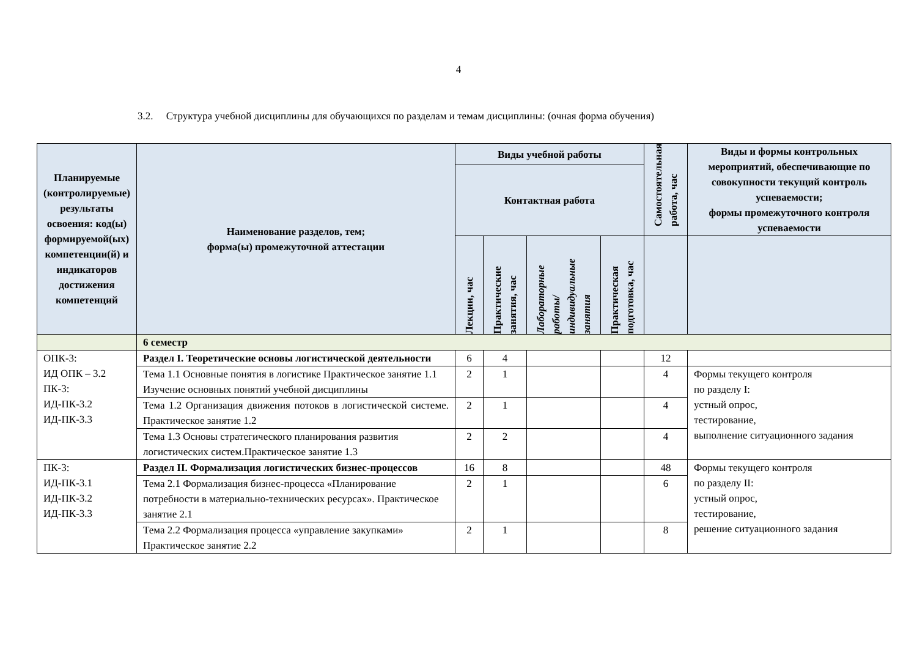4
3.2. Структура учебной дисциплины для обучающихся по разделам и темам дисциплины: (очная форма обучения)
| Планируемые (контролируемые) результаты освоения: код(ы) формируемой(ых) компетенции(й) и индикаторов достижения компетенций | Наименование разделов, тем; форма(ы) промежуточной аттестации | Виды учебной работы | | | | Самостоятельная работа, час | Виды и формы контрольных мероприятий, обеспечивающие по совокупности текущий контроль успеваемости; формы промежуточного контроля успеваемости |
| --- | --- | --- | --- | --- | --- | --- | --- |
| | | Контактная работа | | | | | |
| | | Лекции, час | Практические занятия, час | Лабораторные работы/ индивидуальные занятия | Практическая подготовка, час | | |
| | 6 семестр | | | | | | |
| ОПК-3: ИД ОПК – 3.2 ПК-3: ИД-ПК-3.2 ИД-ПК-3.3 | Раздел I. Теоретические основы логистической деятельности | 6 | 4 | | | 12 | |
| | Тема 1.1 Основные понятия в логистике Практическое занятие 1.1 Изучение основных понятий учебной дисциплины | 2 | 1 | | | 4 | Формы текущего контроля по разделу I: устный опрос, тестирование, выполнение ситуационного задания |
| | Тема 1.2 Организация движения потоков в логистической системе. Практическое занятие 1.2 | 2 | 1 | | | 4 | |
| | Тема 1.3 Основы стратегического планирования развития логистических систем.Практическое занятие 1.3 | 2 | 2 | | | 4 | |
| ПК-3: ИД-ПК-3.1 ИД-ПК-3.2 ИД-ПК-3.3 | Раздел II. Формализация логистических бизнес-процессов | 16 | 8 | | | 48 | Формы текущего контроля по разделу II: устный опрос, тестирование, решение ситуационного задания |
| | Тема 2.1 Формализация бизнес-процесса «Планирование потребности в материально-технических ресурсах». Практическое занятие 2.1 | 2 | 1 | | | 6 | |
| | Тема 2.2 Формализация процесса «управление закупками» Практическое занятие 2.2 | 2 | 1 | | | 8 | |